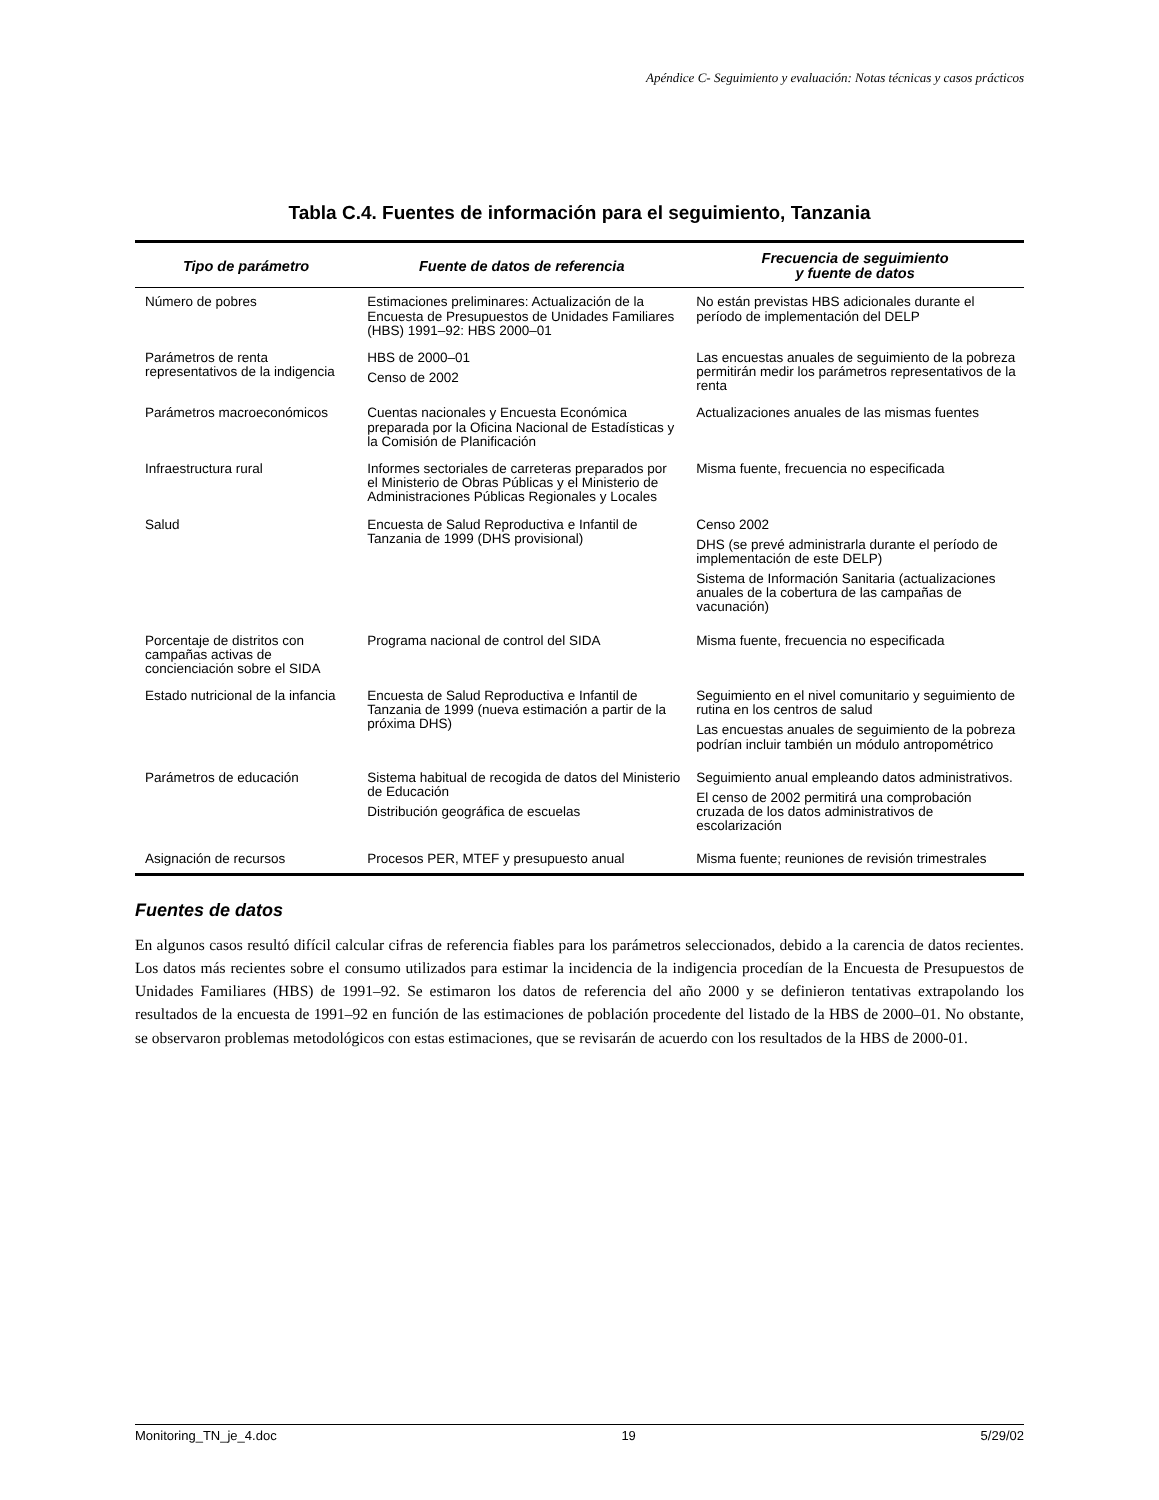Apéndice C- Seguimiento y evaluación: Notas técnicas y casos prácticos
Tabla C.4. Fuentes de información para el seguimiento, Tanzania
| Tipo de parámetro | Fuente de datos de referencia | Frecuencia de seguimiento y fuente de datos |
| --- | --- | --- |
| Número de pobres | Estimaciones preliminares: Actualización de la Encuesta de Presupuestos de Unidades Familiares (HBS) 1991–92: HBS 2000–01 | No están previstas HBS adicionales durante el período de implementación del DELP |
| Parámetros de renta representativos de la indigencia | HBS de 2000–01 Censo de 2002 | Las encuestas anuales de seguimiento de la pobreza permitirán medir los parámetros representativos de la renta |
| Parámetros macroeconómicos | Cuentas nacionales y Encuesta Económica preparada por la Oficina Nacional de Estadísticas y la Comisión de Planificación | Actualizaciones anuales de las mismas fuentes |
| Infraestructura rural | Informes sectoriales de carreteras preparados por el Ministerio de Obras Públicas y el Ministerio de Administraciones Públicas Regionales y Locales | Misma fuente, frecuencia no especificada |
| Salud | Encuesta de Salud Reproductiva e Infantil de Tanzania de 1999 (DHS provisional) | Censo 2002 DHS (se prevé administrarla durante el período de implementación de este DELP) Sistema de Información Sanitaria (actualizaciones anuales de la cobertura de las campañas de vacunación) |
| Porcentaje de distritos con campañas activas de concienciación sobre el SIDA | Programa nacional de control del SIDA | Misma fuente, frecuencia no especificada |
| Estado nutricional de la infancia | Encuesta de Salud Reproductiva e Infantil de Tanzania de 1999 (nueva estimación a partir de la próxima DHS) | Seguimiento en el nivel comunitario y seguimiento de rutina en los centros de salud Las encuestas anuales de seguimiento de la pobreza podrían incluir también un módulo antropométrico |
| Parámetros de educación | Sistema habitual de recogida de datos del Ministerio de Educación Distribución geográfica de escuelas | Seguimiento anual empleando datos administrativos. El censo de 2002 permitirá una comprobación cruzada de los datos administrativos de escolarización |
| Asignación de recursos | Procesos PER, MTEF y presupuesto anual | Misma fuente; reuniones de revisión trimestrales |
Fuentes de datos
En algunos casos resultó difícil calcular cifras de referencia fiables para los parámetros seleccionados, debido a la carencia de datos recientes. Los datos más recientes sobre el consumo utilizados para estimar la incidencia de la indigencia procedían de la Encuesta de Presupuestos de Unidades Familiares (HBS) de 1991–92. Se estimaron los datos de referencia del año 2000 y se definieron tentativas extrapolando los resultados de la encuesta de 1991–92 en función de las estimaciones de población procedente del listado de la HBS de 2000–01. No obstante, se observaron problemas metodológicos con estas estimaciones, que se revisarán de acuerdo con los resultados de la HBS de 2000-01.
Monitoring_TN_je_4.doc 19 5/29/02